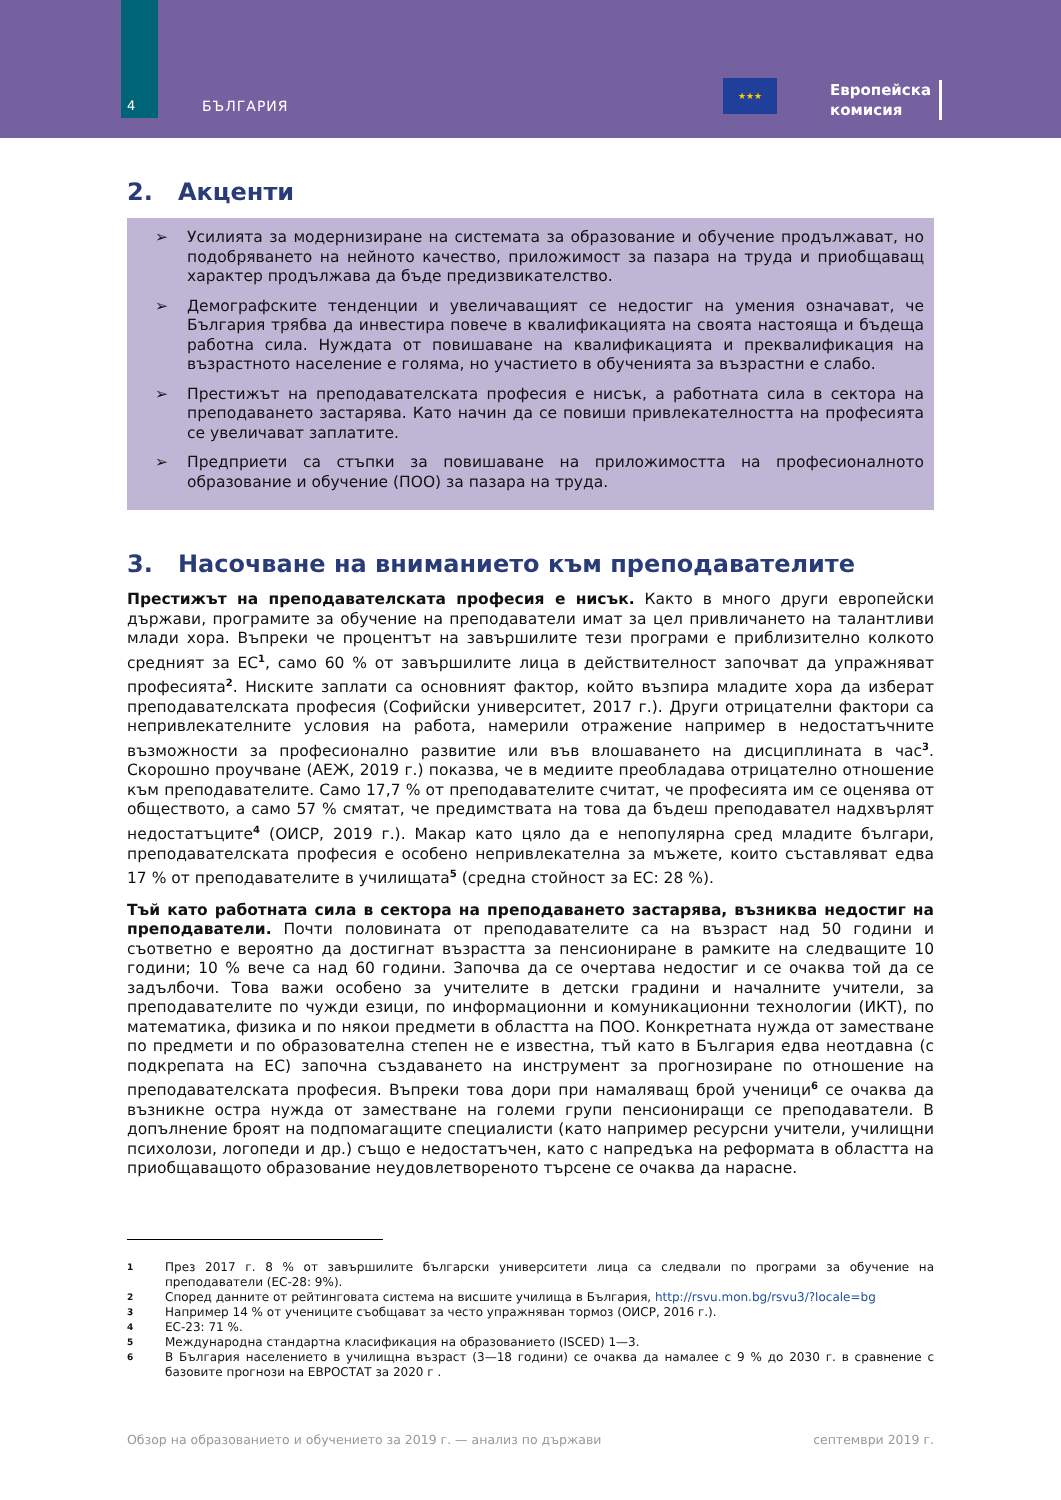4 БЪЛГАРИЯ
★★★
Европейска
комисия
2. Акценти
➢ Усилията за модернизиране на системата за образование и обучение продължават, но подобряването на нейното качество, приложимост за пазара на труда и приобщаващ характер продължава да бъде предизвикателство.
➢ Демографските тенденции и увеличаващият се недостиг на умения означават, че България трябва да инвестира повече в квалификацията на своята настояща и бъдеща работна сила. Нуждата от повишаване на квалификацията и преквалификация на възрастното население е голяма, но участието в обученията за възрастни е слабо.
➢ Престижът на преподавателската професия е нисък, а работната сила в сектора на преподаването застарява. Като начин да се повиши привлекателността на професията се увеличават заплатите.
➢ Предприети са стъпки за повишаване на приложимостта на професионалното образование и обучение (ПОО) за пазара на труда.
3. Насочване на вниманието към преподавателите
Престижът на преподавателската професия е нисък. Както в много други европейски държави, програмите за обучение на преподаватели имат за цел привличането на талантливи млади хора. Въпреки че процентът на завършилите тези програми е приблизително колкото средният за ЕС<sup>1</sup>, само 60 % от завършилите лица в действителност започват да упражняват професията<sup>2</sup>. Ниските заплати са основният фактор, който възпира младите хора да изберат преподавателската професия (Софийски университет, 2017 г.). Други отрицателни фактори са непривлекателните условия на работа, намерили отражение например в недостатъчните възможности за професионално развитие или във влошаването на дисциплината в час<sup>3</sup>. Скорошно проучване (АЕЖ, 2019 г.) показва, че в медиите преобладава отрицателно отношение към преподавателите. Само 17,7 % от преподавателите считат, че професията им се оценява от обществото, а само 57 % смятат, че предимствата на това да бъдеш преподавател надхвърлят недостатъците<sup>4</sup> (ОИСР, 2019 г.). Макар като цяло да е непопулярна сред младите българи, преподавателската професия е особено непривлекателна за мъжете, които съставляват едва 17 % от преподавателите в училищата<sup>5</sup> (средна стойност за ЕС: 28 %).
Тъй като работната сила в сектора на преподаването застарява, възниква недостиг на преподаватели. Почти половината от преподавателите са на възраст над 50 години и съответно е вероятно да достигнат възрастта за пенсиониране в рамките на следващите 10 години; 10 % вече са над 60 години. Започва да се очертава недостиг и се очаква той да се задълбочи. Това важи особено за учителите в детски градини и началните учители, за преподавателите по чужди езици, по информационни и комуникационни технологии (ИКТ), по математика, физика и по някои предмети в областта на ПОО. Конкретната нужда от заместване по предмети и по образователна степен не е известна, тъй като в България едва неотдавна (с подкрепата на ЕС) започна създаването на инструмент за прогнозиране по отношение на преподавателската професия. Въпреки това дори при намаляващ брой ученици<sup>6</sup> се очаква да възникне остра нужда от заместване на големи групи пенсиониращи се преподаватели. В допълнение броят на подпомагащите специалисти (като например ресурсни учители, училищни психолози, логопеди и др.) също е недостатъчен, като с напредъка на реформата в областта на приобщаващото образование неудовлетвореното търсене се очаква да нарасне.
1 През 2017 г. 8 % от завършилите български университети лица са следвали по програми за обучение на преподаватели (ЕС-28: 9%).
2 Според данните от рейтинговата система на висшите училища в България, http://rsvu.mon.bg/rsvu3/?locale=bg
3 Например 14 % от учениците съобщават за често упражняван тормоз (ОИСР, 2016 г.).
4 ЕС-23: 71 %.
5 Международна стандартна класификация на образованието (ISCED) 1—3.
6 В България населението в училищна възраст (3—18 години) се очаква да намалее с 9 % до 2030 г. в сравнение с базовите прогнози на ЕВРОСТАТ за 2020 г .
Обзор на образованието и обучението за 2019 г. — анализ по държави септември 2019 г.